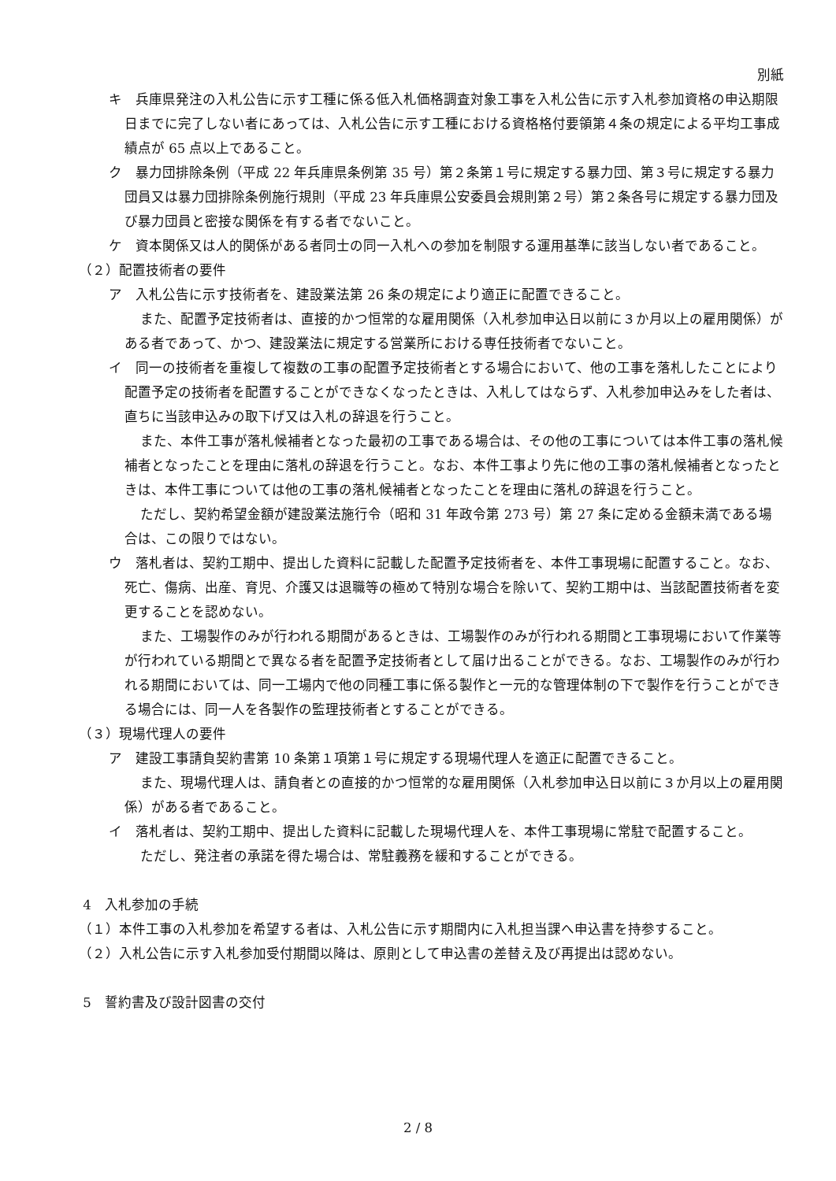別紙
キ　兵庫県発注の入札公告に示す工種に係る低入札価格調査対象工事を入札公告に示す入札参加資格の申込期限日までに完了しない者にあっては、入札公告に示す工種における資格格付要領第４条の規定による平均工事成績点が 65 点以上であること。
ク　暴力団排除条例（平成 22 年兵庫県条例第 35 号）第２条第１号に規定する暴力団、第３号に規定する暴力団員又は暴力団排除条例施行規則（平成 23 年兵庫県公安委員会規則第２号）第２条各号に規定する暴力団及び暴力団員と密接な関係を有する者でないこと。
ケ　資本関係又は人的関係がある者同士の同一入札への参加を制限する運用基準に該当しない者であること。
（２）配置技術者の要件
ア　入札公告に示す技術者を、建設業法第 26 条の規定により適正に配置できること。
また、配置予定技術者は、直接的かつ恒常的な雇用関係（入札参加申込日以前に３か月以上の雇用関係）がある者であって、かつ、建設業法に規定する営業所における専任技術者でないこと。
イ　同一の技術者を重複して複数の工事の配置予定技術者とする場合において、他の工事を落札したことにより配置予定の技術者を配置することができなくなったときは、入札してはならず、入札参加申込みをした者は、直ちに当該申込みの取下げ又は入札の辞退を行うこと。
また、本件工事が落札候補者となった最初の工事である場合は、その他の工事については本件工事の落札候補者となったことを理由に落札の辞退を行うこと。なお、本件工事より先に他の工事の落札候補者となったときは、本件工事については他の工事の落札候補者となったことを理由に落札の辞退を行うこと。
ただし、契約希望金額が建設業法施行令（昭和 31 年政令第 273 号）第 27 条に定める金額未満である場合は、この限りではない。
ウ　落札者は、契約工期中、提出した資料に記載した配置予定技術者を、本件工事現場に配置すること。なお、死亡、傷病、出産、育児、介護又は退職等の極めて特別な場合を除いて、契約工期中は、当該配置技術者を変更することを認めない。
また、工場製作のみが行われる期間があるときは、工場製作のみが行われる期間と工事現場において作業等が行われている期間とで異なる者を配置予定技術者として届け出ることができる。なお、工場製作のみが行われる期間においては、同一工場内で他の同種工事に係る製作と一元的な管理体制の下で製作を行うことができる場合には、同一人を各製作の監理技術者とすることができる。
（３）現場代理人の要件
ア　建設工事請負契約書第 10 条第１項第１号に規定する現場代理人を適正に配置できること。
また、現場代理人は、請負者との直接的かつ恒常的な雇用関係（入札参加申込日以前に３か月以上の雇用関係）がある者であること。
イ　落札者は、契約工期中、提出した資料に記載した現場代理人を、本件工事現場に常駐で配置すること。
ただし、発注者の承諾を得た場合は、常駐義務を緩和することができる。
4　入札参加の手続
（１）本件工事の入札参加を希望する者は、入札公告に示す期間内に入札担当課へ申込書を持参すること。
（２）入札公告に示す入札参加受付期間以降は、原則として申込書の差替え及び再提出は認めない。
5　誓約書及び設計図書の交付
2 / 8